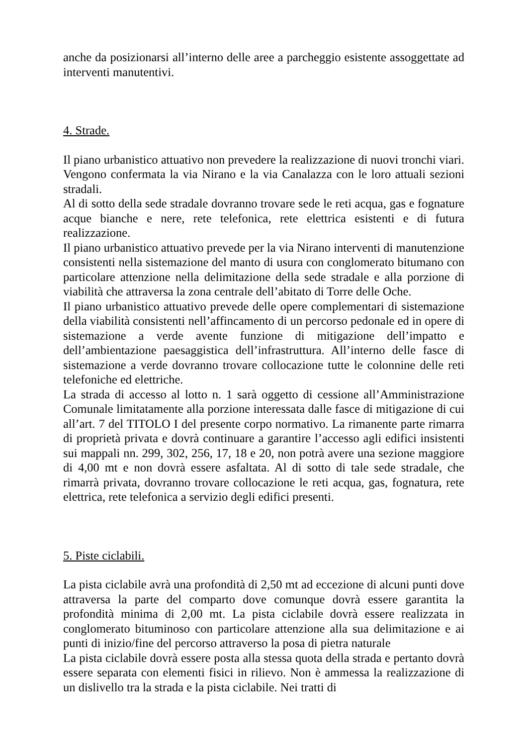anche da posizionarsi all’interno delle aree a parcheggio esistente assoggettate ad interventi manutentivi.
4. Strade.
Il piano urbanistico attuativo non prevedere la realizzazione di nuovi tronchi viari. Vengono confermata la via Nirano e la via Canalazza con le loro attuali sezioni stradali.
Al di sotto della sede stradale dovranno trovare sede le reti acqua, gas e fognature acque bianche e nere, rete telefonica, rete elettrica esistenti e di futura realizzazione.
Il piano urbanistico attuativo prevede per la via Nirano interventi di manutenzione consistenti nella sistemazione del manto di usura con conglomerato bitumano con particolare attenzione nella delimitazione della sede stradale e alla porzione di viabilità che attraversa la zona centrale dell’abitato di Torre delle Oche.
Il piano urbanistico attuativo prevede delle opere complementari di sistemazione della viabilità consistenti nell’affincamento di un percorso pedonale ed in opere di sistemazione a verde avente funzione di mitigazione dell’impatto e dell’ambientazione paesaggistica dell’infrastruttura. All’interno delle fasce di sistemazione a verde dovranno trovare collocazione tutte le colonnine delle reti telefoniche ed elettriche.
La strada di accesso al lotto n. 1 sarà oggetto di cessione all’Amministrazione Comunale limitatamente alla porzione interessata dalle fasce di mitigazione di cui all’art. 7 del TITOLO I del presente corpo normativo. La rimanente parte rimarra di proprietà privata e dovrà continuare a garantire l’accesso agli edifici insistenti sui mappali nn. 299, 302, 256, 17, 18 e 20, non potrà avere una sezione maggiore di 4,00 mt e non dovrà essere asfaltata. Al di sotto di tale sede stradale, che rimarrà privata, dovranno trovare collocazione le reti acqua, gas, fognatura, rete elettrica, rete telefonica a servizio degli edifici presenti.
5. Piste ciclabili.
La pista ciclabile avrà una profondità di 2,50 mt ad eccezione di alcuni punti dove attraversa la parte del comparto dove comunque dovrà essere garantita la profondità minima di 2,00 mt. La pista ciclabile dovrà essere realizzata in conglomerato bituminoso con particolare attenzione alla sua delimitazione e ai punti di inizio/fine del percorso attraverso la posa di pietra naturale
La pista ciclabile dovrà essere posta alla stessa quota della strada e pertanto dovrà essere separata con elementi fisici in rilievo. Non è ammessa la realizzazione di un dislivello tra la strada e la pista ciclabile. Nei tratti di